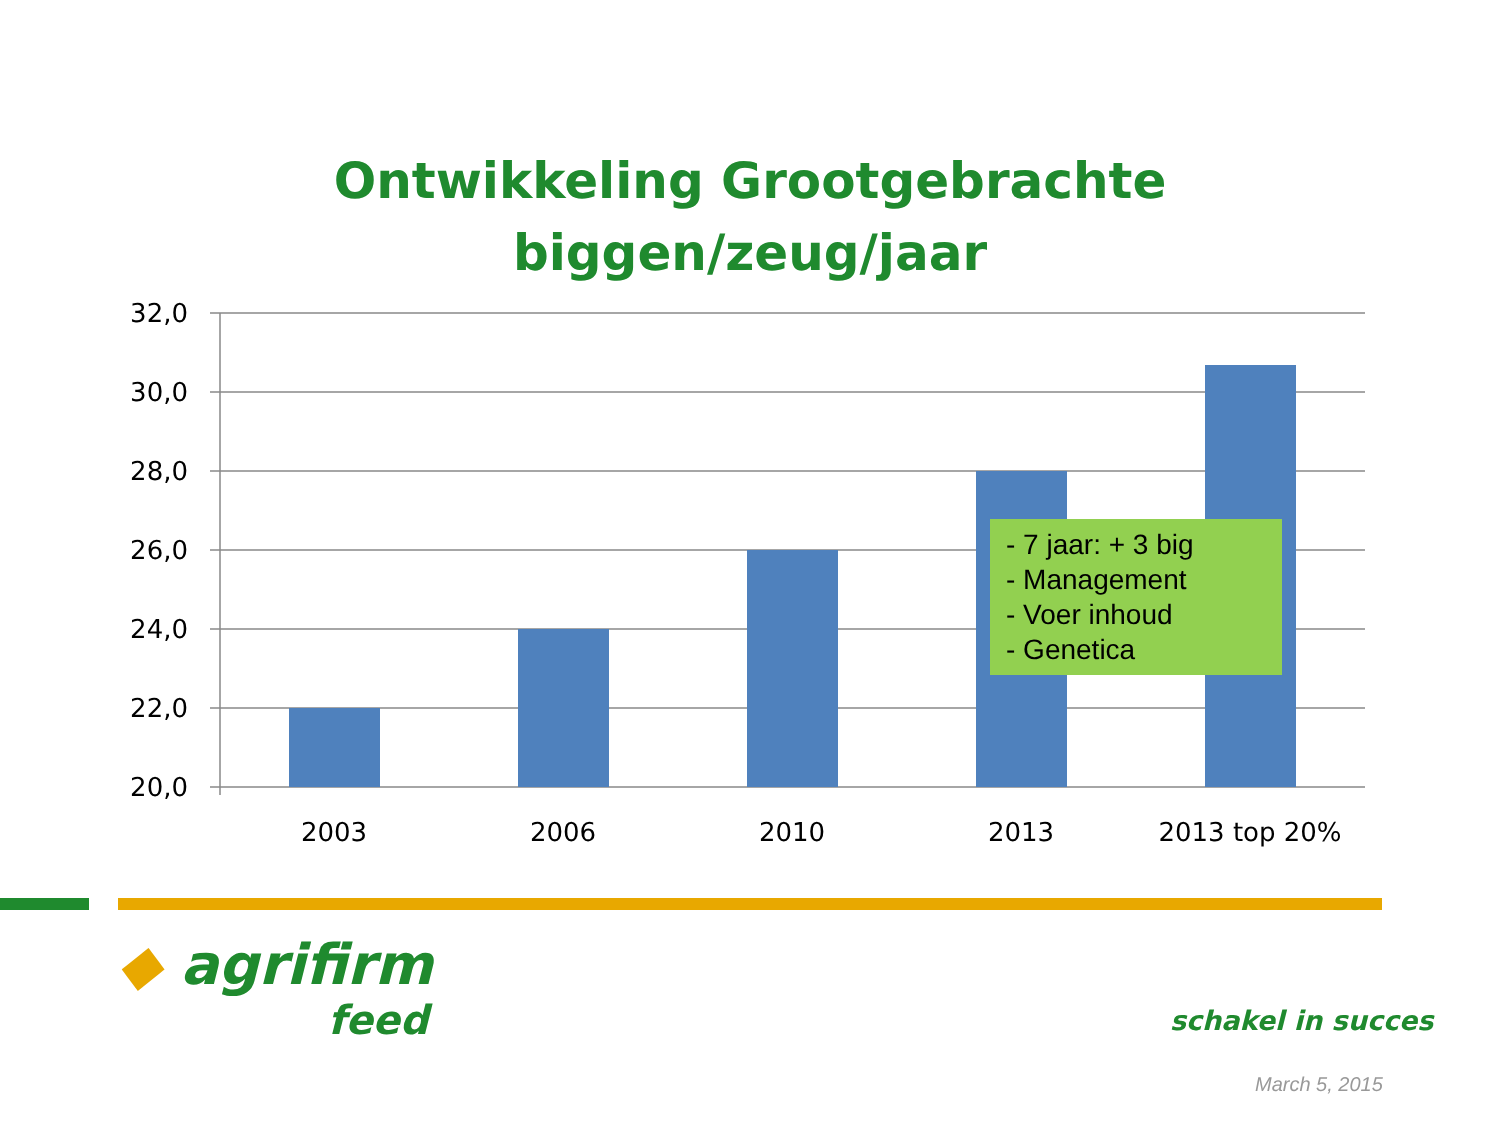Ontwikkeling Grootgebrachte
biggen/zeug/jaar
32,0
30,0
28,0
26,0
24,0
22,0
20,0
2003
2006
2010
2013
2013 top 20%
- 7 jaar: + 3 big
- Management
- Voer inhoud
- Genetica
◆ agrifirm
feed
schakel in succes
March 5, 2015